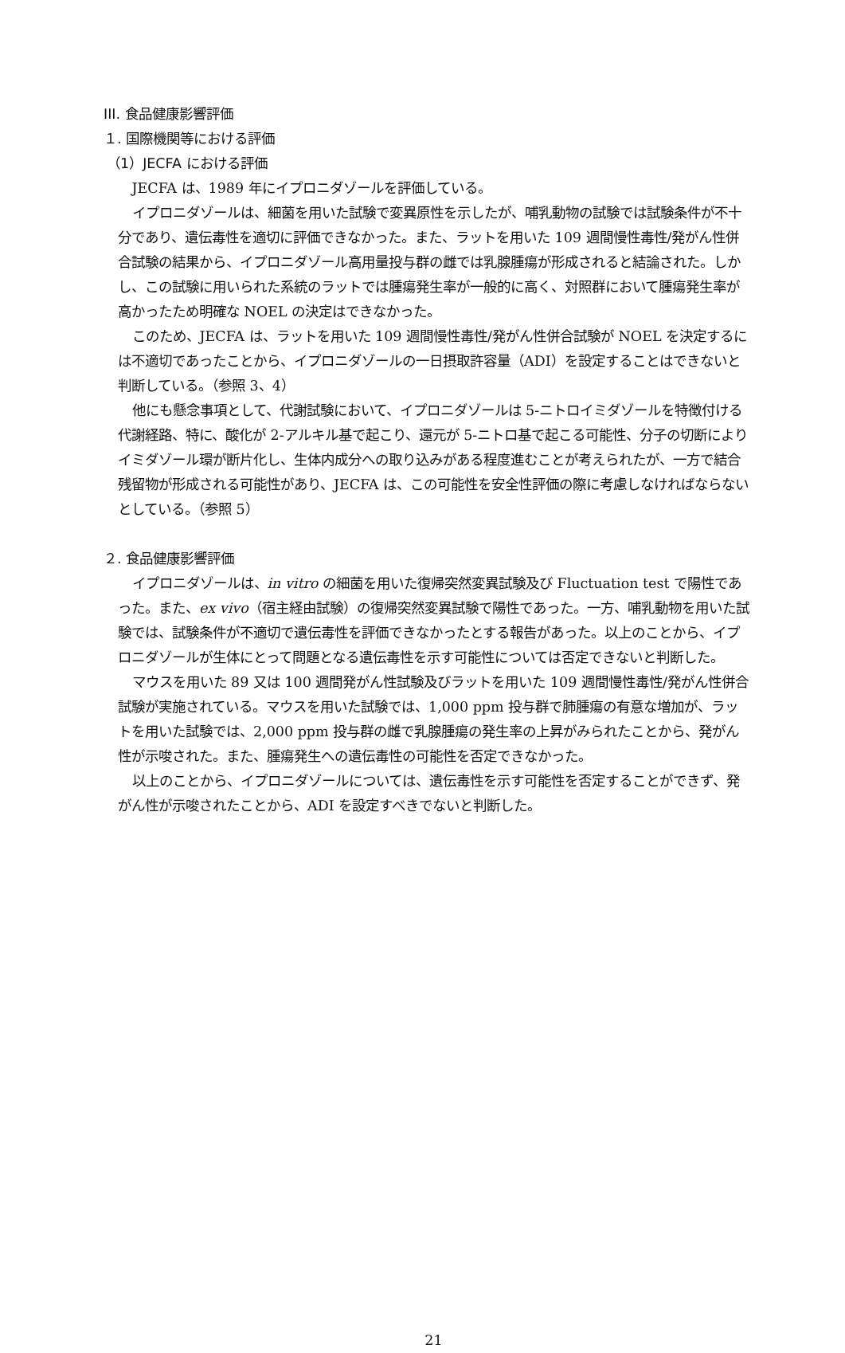III. 食品健康影響評価
１. 国際機関等における評価
（1）JECFA における評価
JECFA は、1989 年にイプロニダゾールを評価している。
イプロニダゾールは、細菌を用いた試験で変異原性を示したが、哺乳動物の試験では試験条件が不十分であり、遺伝毒性を適切に評価できなかった。また、ラットを用いた 109 週間慢性毒性/発がん性併合試験の結果から、イプロニダゾール高用量投与群の雌では乳腺腫瘍が形成されると結論された。しかし、この試験に用いられた系統のラットでは腫瘍発生率が一般的に高く、対照群において腫瘍発生率が高かったため明確な NOEL の決定はできなかった。
このため、JECFA は、ラットを用いた 109 週間慢性毒性/発がん性併合試験が NOEL を決定するには不適切であったことから、イプロニダゾールの一日摂取許容量（ADI）を設定することはできないと判断している。（参照 3、4）
他にも懸念事項として、代謝試験において、イプロニダゾールは 5-ニトロイミダゾールを特徴付ける代謝経路、特に、酸化が 2-アルキル基で起こり、還元が 5-ニトロ基で起こる可能性、分子の切断によりイミダゾール環が断片化し、生体内成分への取り込みがある程度進むことが考えられたが、一方で結合残留物が形成される可能性があり、JECFA は、この可能性を安全性評価の際に考慮しなければならないとしている。（参照 5）
２. 食品健康影響評価
イプロニダゾールは、in vitro の細菌を用いた復帰突然変異試験及び Fluctuation test で陽性であった。また、ex vivo（宿主経由試験）の復帰突然変異試験で陽性であった。一方、哺乳動物を用いた試験では、試験条件が不適切で遺伝毒性を評価できなかったとする報告があった。以上のことから、イプロニダゾールが生体にとって問題となる遺伝毒性を示す可能性については否定できないと判断した。
マウスを用いた 89 又は 100 週間発がん性試験及びラットを用いた 109 週間慢性毒性/発がん性併合試験が実施されている。マウスを用いた試験では、1,000 ppm 投与群で肺腫瘍の有意な増加が、ラットを用いた試験では、2,000 ppm 投与群の雌で乳腺腫瘍の発生率の上昇がみられたことから、発がん性が示唆された。また、腫瘍発生への遺伝毒性の可能性を否定できなかった。
以上のことから、イプロニダゾールについては、遺伝毒性を示す可能性を否定することができず、発がん性が示唆されたことから、ADI を設定すべきでないと判断した。
21